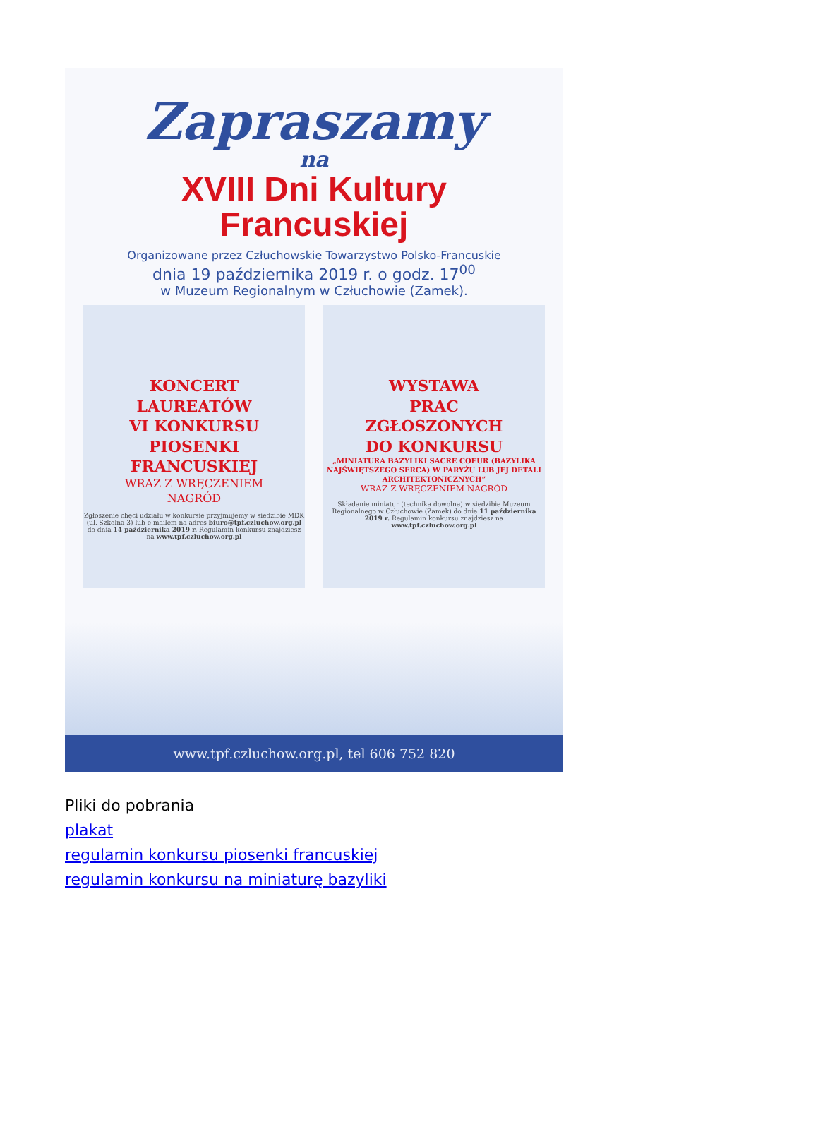Zapraszamy
na
XVIII Dni Kultury
Francuskiej
Organizowane przez Człuchowskie Towarzystwo Polsko-Francuskie
dnia 19 października 2019 r. o godz. 17<sup>00</sup>
w Muzeum Regionalnym w Człuchowie (Zamek).
KONCERT
LAUREATÓW
VI KONKURSU
PIOSENKI
FRANCUSKIEJ
WRAZ Z WRĘCZENIEM
NAGRÓD
Zgłoszenie chęci udziału w konkursie przyjmujemy w siedzibie MDK (ul. Szkolna 3) lub e-mailem na adres biuro@tpf.czluchow.org.pl do dnia 14 października 2019 r. Regulamin konkursu znajdziesz na www.tpf.czluchow.org.pl
WYSTAWA
PRAC
ZGŁOSZONYCH
DO KONKURSU
„MINIATURA BAZYLIKI SACRE COEUR (BAZYLIKA NAJŚWIĘTSZEGO SERCA) W PARYŻU LUB JEJ DETALI ARCHITEKTONICZNYCH”
WRAZ Z WRĘCZENIEM NAGRÓD
Składanie miniatur (technika dowolna) w siedzibie Muzeum Regionalnego w Człuchowie (Zamek) do dnia 11 października 2019 r. Regulamin konkursu znajdziesz na www.tpf.czluchow.org.pl
www.tpf.czluchow.org.pl, tel 606 752 820
Pliki do pobrania
plakat
regulamin konkursu piosenki francuskiej
regulamin konkursu na miniaturę bazyliki